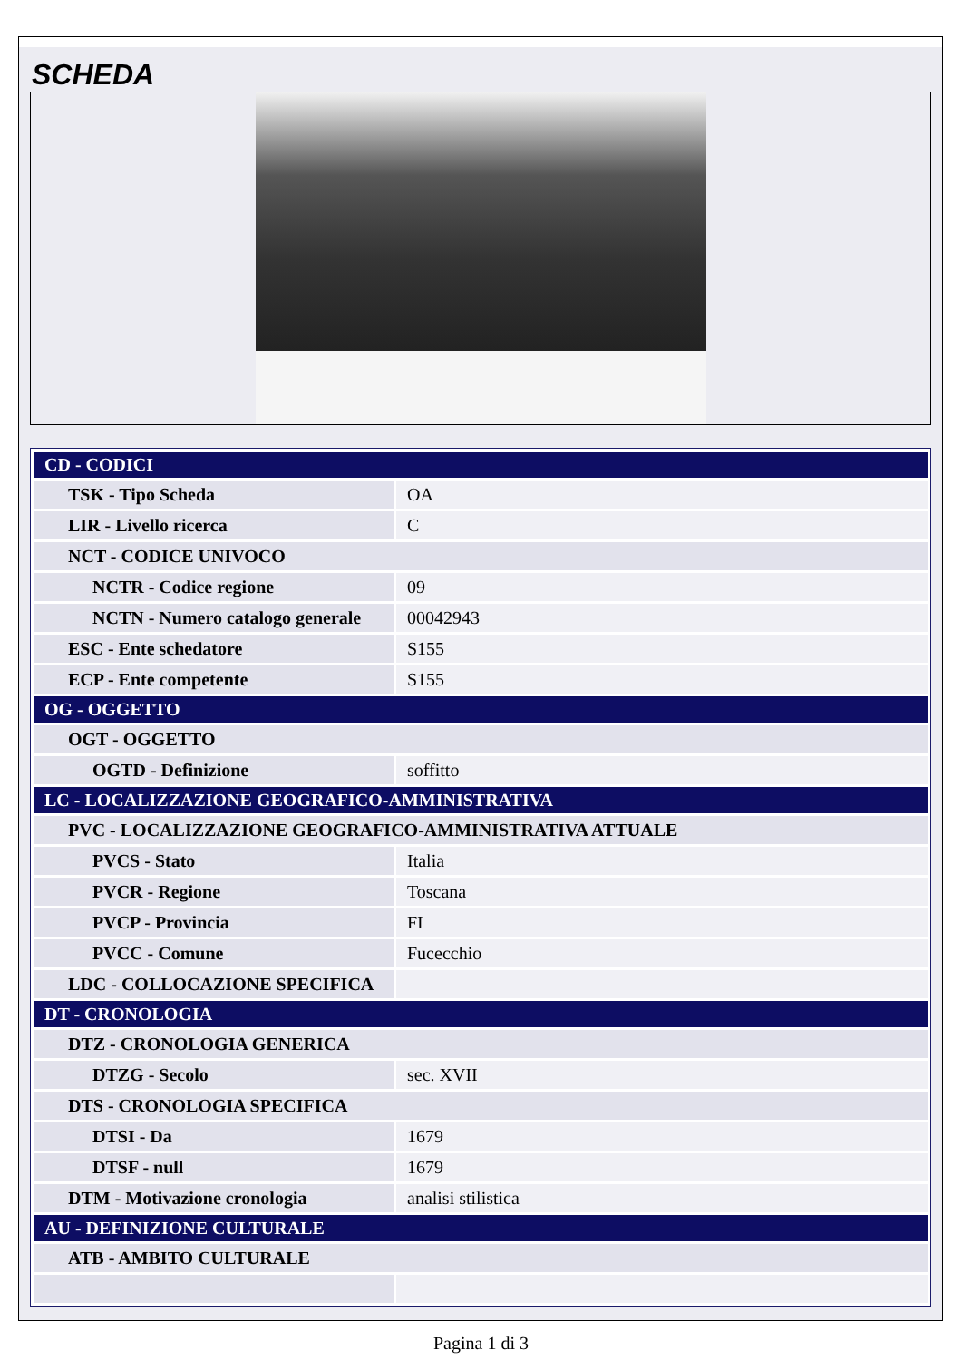SCHEDA
| CD - CODICI | |
| TSK - Tipo Scheda | OA |
| LIR - Livello ricerca | C |
| NCT - CODICE UNIVOCO | |
| NCTR - Codice regione | 09 |
| NCTN - Numero catalogo generale | 00042943 |
| ESC - Ente schedatore | S155 |
| ECP - Ente competente | S155 |
| OG - OGGETTO | |
| OGT - OGGETTO | |
| OGTD - Definizione | soffitto |
| LC - LOCALIZZAZIONE GEOGRAFICO-AMMINISTRATIVA | |
| PVC - LOCALIZZAZIONE GEOGRAFICO-AMMINISTRATIVA ATTUALE | |
| PVCS - Stato | Italia |
| PVCR - Regione | Toscana |
| PVCP - Provincia | FI |
| PVCC - Comune | Fucecchio |
| LDC - COLLOCAZIONE SPECIFICA | |
| DT - CRONOLOGIA | |
| DTZ - CRONOLOGIA GENERICA | |
| DTZG - Secolo | sec. XVII |
| DTS - CRONOLOGIA SPECIFICA | |
| DTSI - Da | 1679 |
| DTSF - null | 1679 |
| DTM - Motivazione cronologia | analisi stilistica |
| AU - DEFINIZIONE CULTURALE | |
| ATB - AMBITO CULTURALE | |
Pagina 1 di 3